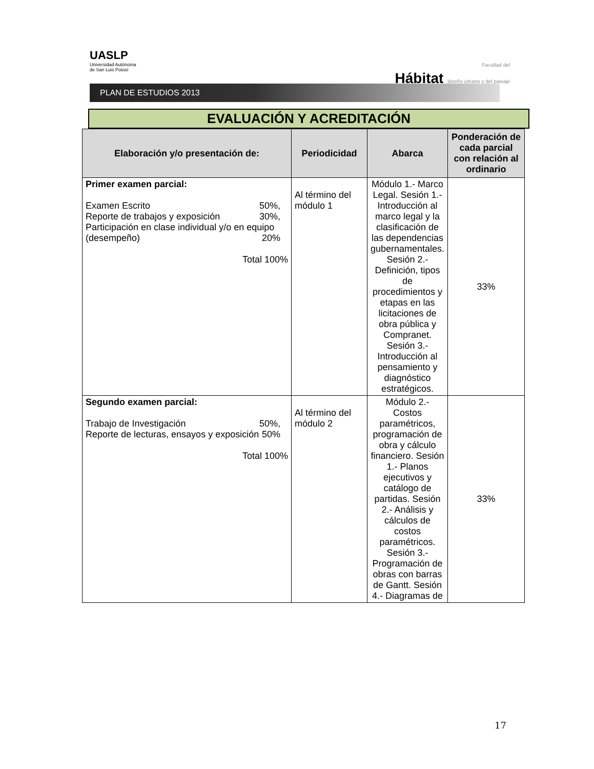UASLP
Universidad Autónoma
de San Luis Potosí
Facultad del
Hábitat diseño urbano y del paisaje
PLAN DE ESTUDIOS 2013
EVALUACIÓN Y ACREDITACIÓN
| Elaboración y/o presentación de: | Periodicidad | Abarca | Ponderación de cada parcial con relación al ordinario |
| --- | --- | --- | --- |
| Primer examen parcial: Examen Escrito 50%, Reporte de trabajos y exposición 30%, Participación en clase individual y/o en equipo (desempeño) 20% Total 100% | Al término del módulo 1 | Módulo 1.- Marco Legal. Sesión 1.- Introducción al marco legal y la clasificación de las dependencias gubernamentales. Sesión 2.- Definición, tipos de procedimientos y etapas en las licitaciones de obra pública y Compranet. Sesión 3.- Introducción al pensamiento y diagnóstico estratégicos. | 33% |
| Segundo examen parcial: Trabajo de Investigación 50%, Reporte de lecturas, ensayos y exposición 50% Total 100% | Al término del módulo 2 | Módulo 2.- Costos paramétricos, programación de obra y cálculo financiero. Sesión 1.- Planos ejecutivos y catálogo de partidas. Sesión 2.- Análisis y cálculos de costos paramétricos. Sesión 3.- Programación de obras con barras de Gantt. Sesión 4.- Diagramas de | 33% |
17